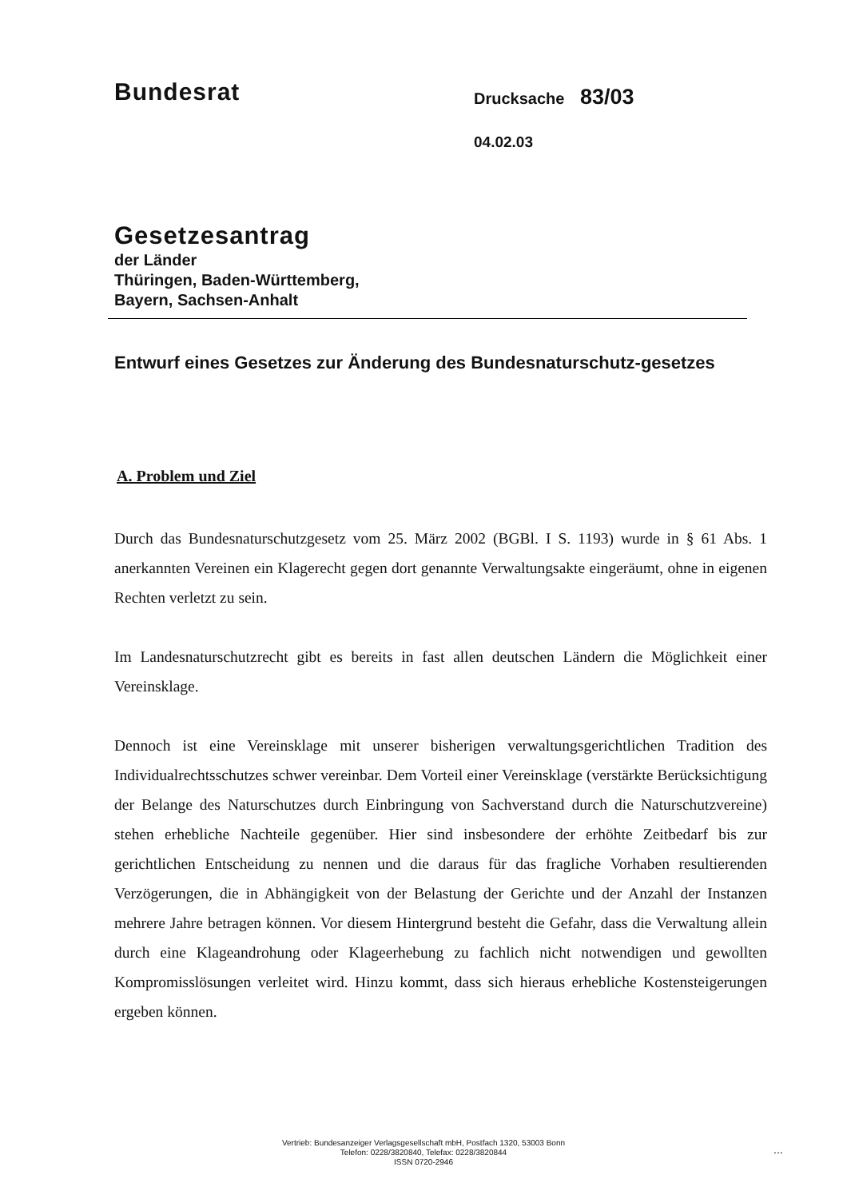Bundesrat
Drucksache 83/03
04.02.03
Gesetzesantrag
der Länder
Thüringen, Baden-Württemberg,
Bayern, Sachsen-Anhalt
Entwurf eines Gesetzes zur Änderung des Bundesnaturschutz-gesetzes
A. Problem und Ziel
Durch das Bundesnaturschutzgesetz vom 25. März 2002 (BGBl. I S. 1193) wurde in § 61 Abs. 1 anerkannten Vereinen ein Klagerecht gegen dort genannte Verwaltungsakte eingeräumt, ohne in eigenen Rechten verletzt zu sein.
Im Landesnaturschutzrecht gibt es bereits in fast allen deutschen Ländern die Möglichkeit einer Vereinsklage.
Dennoch ist eine Vereinsklage mit unserer bisherigen verwaltungsgerichtlichen Tradition des Individualrechtsschutzes schwer vereinbar. Dem Vorteil einer Vereinsklage (verstärkte Berücksichtigung der Belange des Naturschutzes durch Einbringung von Sachverstand durch die Naturschutzvereine) stehen erhebliche Nachteile gegenüber. Hier sind insbesondere der erhöhte Zeitbedarf bis zur gerichtlichen Entscheidung zu nennen und die daraus für das fragliche Vorhaben resultierenden Verzögerungen, die in Abhängigkeit von der Belastung der Gerichte und der Anzahl der Instanzen mehrere Jahre betragen können. Vor diesem Hintergrund besteht die Gefahr, dass die Verwaltung allein durch eine Klageandrohung oder Klageerhebung zu fachlich nicht notwendigen und gewollten Kompromisslösungen verleitet wird. Hinzu kommt, dass sich hieraus erhebliche Kostensteigerungen ergeben können.
Vertrieb: Bundesanzeiger Verlagsgesellschaft mbH, Postfach 1320, 53003 Bonn
Telefon: 0228/3820840, Telefax: 0228/3820844
ISSN 0720-2946
...